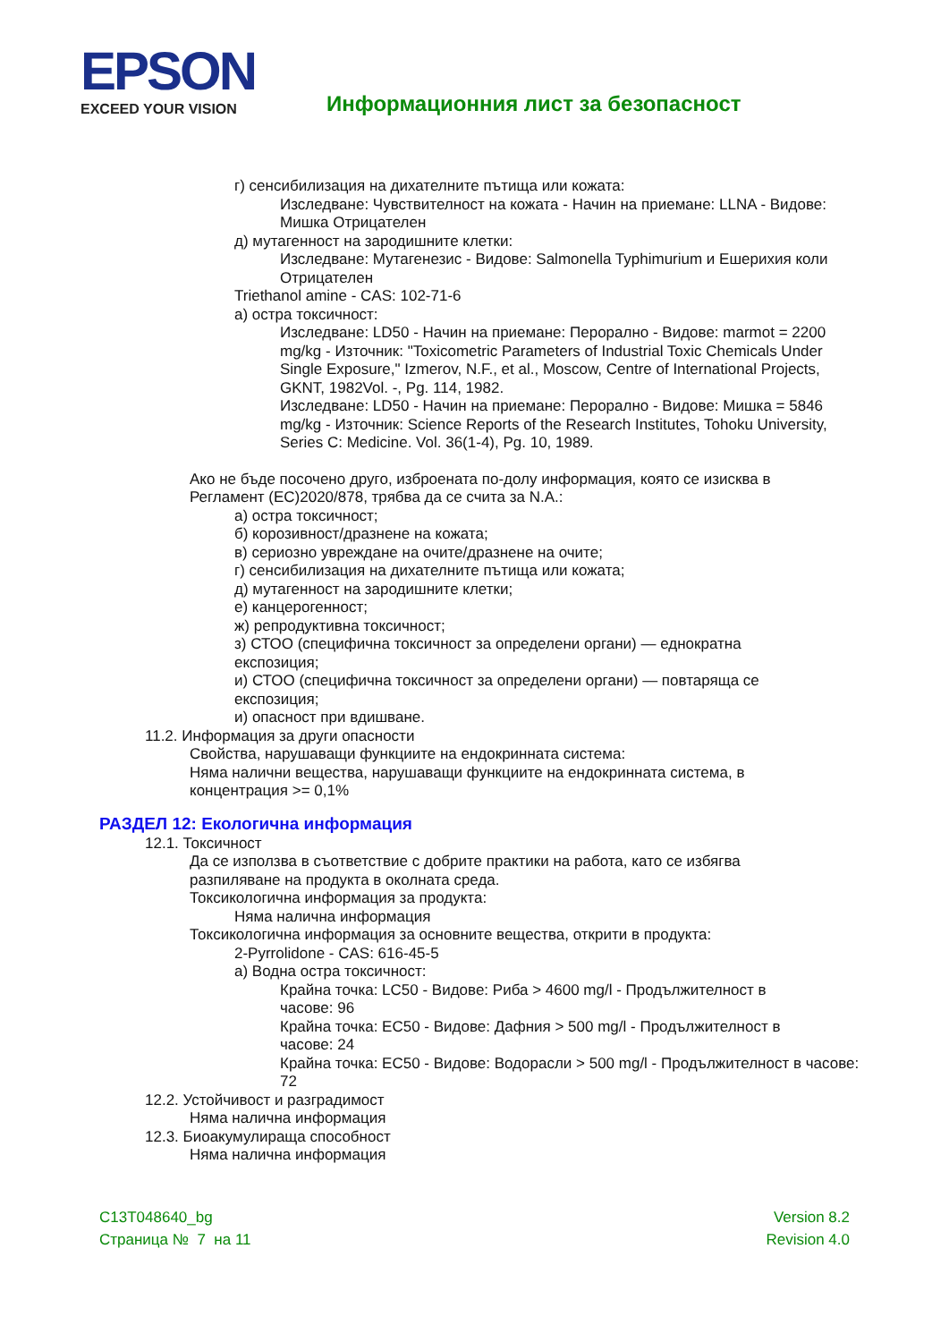EPSON
EXCEED YOUR VISION
Информационния лист за безопасност
г) сенсибилизация на дихателните пътища или кожата:
Изследване: Чувствителност на кожата - Начин на приемане: LLNA - Видове: Мишка Отрицателен
д) мутагенност на зародишните клетки:
Изследване: Мутагенезис - Видове: Salmonella Typhimurium и Ешерихия коли Отрицателен
Triethanol amine - CAS: 102-71-6
а) остра токсичност:
Изследване: LD50 - Начин на приемане: Перорално - Видове: marmot = 2200 mg/kg - Източник: "Toxicometric Parameters of Industrial Toxic Chemicals Under Single Exposure," Izmerov, N.F., et al., Moscow, Centre of International Projects, GKNT, 1982Vol. -, Pg. 114, 1982.
Изследване: LD50 - Начин на приемане: Перорално - Видове: Мишка = 5846 mg/kg - Източник: Science Reports of the Research Institutes, Tohoku University, Series C: Medicine. Vol. 36(1-4), Pg. 10, 1989.
Ако не бъде посочено друго, изброената по-долу информация, която се изисква в Регламент (ЕС)2020/878, трябва да се счита за N.A.:
а) остра токсичност;
б) корозивност/дразнене на кожата;
в) сериозно увреждане на очите/дразнене на очите;
г) сенсибилизация на дихателните пътища или кожата;
д) мутагенност на зародишните клетки;
е) канцерогенност;
ж) репродуктивна токсичност;
з) СТОО (специфична токсичност за определени органи) — еднократна експозиция;
и) СТОО (специфична токсичност за определени органи) — повтаряща се експозиция;
и) опасност при вдишване.
11.2. Информация за други опасности
Свойства, нарушаващи функциите на ендокринната система:
Няма налични вещества, нарушаващи функциите на ендокринната система, в концентрация >= 0,1%
РАЗДЕЛ 12: Екологична информация
12.1. Токсичност
Да се използва в съответствие с добрите практики на работа, като се избягва разпиляване на продукта в околната среда.
Токсикологична информация за продукта:
Няма налична информация
Токсикологична информация за основните вещества, открити в продукта:
2-Pyrrolidone - CAS: 616-45-5
а) Водна остра токсичност:
Крайна точка: LC50 - Видове: Риба > 4600 mg/l - Продължителност в часове: 96
Крайна точка: EC50 - Видове: Дафния > 500 mg/l - Продължителност в часове: 24
Крайна точка: EC50 - Видове: Водорасли > 500 mg/l - Продължителност в часове: 72
12.2. Устойчивост и разградимост
Няма налична информация
12.3. Биоакумулираща способност
Няма налична информация
C13T048640_bg
Страница № 7 на 11
Version 8.2
Revision 4.0